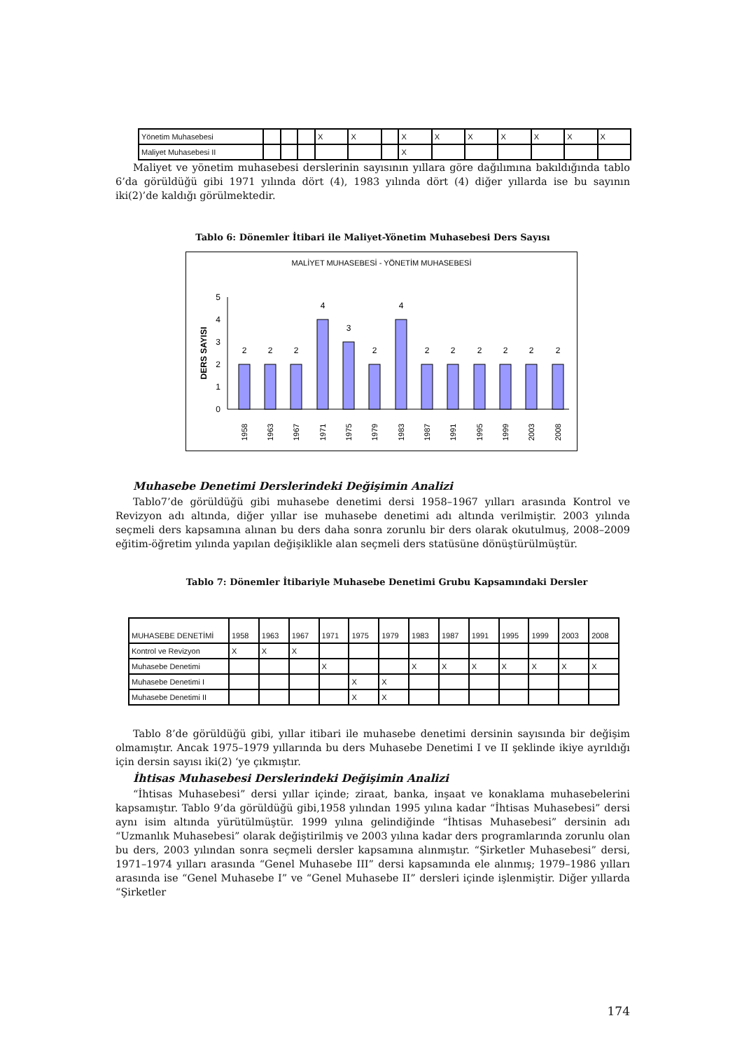| Yönetim Muhasebesi | | | | X | X | | X | X | X | X | X | X | X |
| Maliyet Muhasebesi II | | | | | | | X | | | | | | |
Maliyet ve yönetim muhasebesi derslerinin sayısının yıllara göre dağılımına bakıldığında tablo 6’da görüldüğü gibi 1971 yılında dört (4), 1983 yılında dört (4) diğer yıllarda ise bu sayının iki(2)’de kaldığı görülmektedir.
Tablo 6: Dönemler İtibari ile Maliyet-Yönetim Muhasebesi Ders Sayısı
MALİYET MUHASEBESİ - YÖNETİM MUHASEBESİ
DERS SAYISI
0
1
2
3
4
5
2
2
2
4
3
2
4
2
2
2
2
2
2
1958
1963
1967
1971
1975
1979
1983
1987
1991
1995
1999
2003
2008
Muhasebe Denetimi Derslerindeki Değişimin Analizi
Tablo7’de görüldüğü gibi muhasebe denetimi dersi 1958–1967 yılları arasında Kontrol ve Revizyon adı altında, diğer yıllar ise muhasebe denetimi adı altında verilmiştir. 2003 yılında seçmeli ders kapsamına alınan bu ders daha sonra zorunlu bir ders olarak okutulmuş, 2008–2009 eğitim-öğretim yılında yapılan değişiklikle alan seçmeli ders statüsüne dönüştürülmüştür.
Tablo 7: Dönemler İtibariyle Muhasebe Denetimi Grubu Kapsamındaki Dersler
| MUHASEBE DENETİMİ | 1958 | 1963 | 1967 | 1971 | 1975 | 1979 | 1983 | 1987 | 1991 | 1995 | 1999 | 2003 | 2008 |
| Kontrol ve Revizyon | X | X | X | | | | | | | | | | |
| Muhasebe Denetimi | | | | X | | | X | X | X | X | X | X | X |
| Muhasebe Denetimi I | | | | | X | X | | | | | | | |
| Muhasebe Denetimi II | | | | | X | X | | | | | | | |
Tablo 8’de görüldüğü gibi, yıllar itibari ile muhasebe denetimi dersinin sayısında bir değişim olmamıştır. Ancak 1975–1979 yıllarında bu ders Muhasebe Denetimi I ve II şeklinde ikiye ayrıldığı için dersin sayısı iki(2) ‘ye çıkmıştır.
İhtisas Muhasebesi Derslerindeki Değişimin Analizi
“İhtisas Muhasebesi” dersi yıllar içinde; ziraat, banka, inşaat ve konaklama muhasebelerini kapsamıştır. Tablo 9’da görüldüğü gibi,1958 yılından 1995 yılına kadar “İhtisas Muhasebesi” dersi aynı isim altında yürütülmüştür. 1999 yılına gelindiğinde “İhtisas Muhasebesi” dersinin adı “Uzmanlık Muhasebesi” olarak değiştirilmiş ve 2003 yılına kadar ders programlarında zorunlu olan bu ders, 2003 yılından sonra seçmeli dersler kapsamına alınmıştır. “Şirketler Muhasebesi” dersi, 1971–1974 yılları arasında “Genel Muhasebe III” dersi kapsamında ele alınmış; 1979–1986 yılları arasında ise “Genel Muhasebe I” ve “Genel Muhasebe II” dersleri içinde işlenmiştir. Diğer yıllarda “Şirketler
174